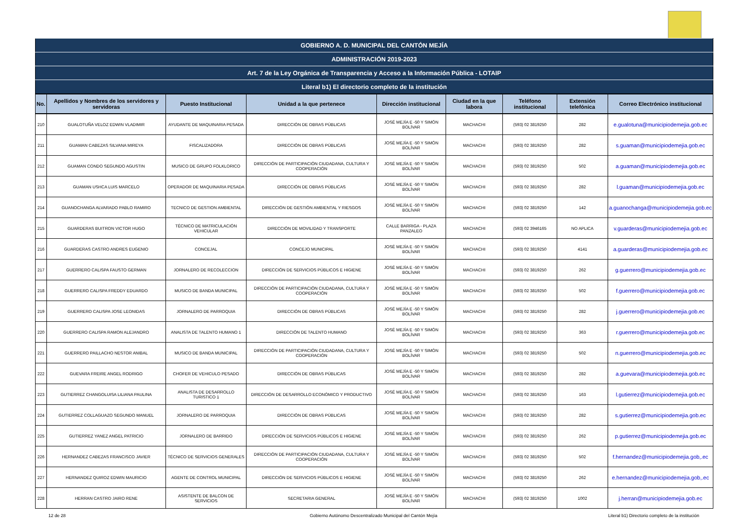| GOBIERNO A. D. MUNICIPAL DEL CANTÓN MEJÍA | | | | | | | | |
| --- | --- | --- | --- | --- | --- | --- | --- | --- |
| ADMINISTRACIÓN 2019-2023 | | | | | | | | |
| Art. 7 de la Ley Orgánica de Transparencia y Acceso a la Información Pública - LOTAIP | | | | | | | | |
| Literal b1) El directorio completo de la institución | | | | | | | | |
| No. | Apellidos y Nombres de los servidores y servidoras | Puesto Institucional | Unidad a la que pertenece | Dirección institucional | Ciudad en la que labora | Teléfono institucional | Extensión telefónica | Correo Electrónico institucional |
| 210 | GUALOTUÑA VELOZ EDWIN VLADIMIR | AYUDANTE DE MAQUINARIA PESADA | DIRECCIÓN DE OBRAS PÚBLICAS | JOSÉ MEJÍA E -50 Y SIMÓN BOLÍVAR | MACHACHI | (593) 02 3819250 | 282 | e.gualotuna@municipiodemejia.gob.ec |
| 211 | GUAMAN CABEZAS SILVANA MIREYA | FISCALIZADORA | DIRECCIÓN DE OBRAS PÚBLICAS | JOSÉ MEJÍA E -50 Y SIMÓN BOLÍVAR | MACHACHI | (593) 02 3819250 | 282 | s.guaman@municipiodemejia.gob.ec |
| 212 | GUAMAN CONDO SEGUNDO AGUSTIN | MUSICO DE GRUPO FOLKLORICO | DIRECCIÓN DE PARTICIPACIÓN CIUDADANA, CULTURA Y COOPERACIÓN | JOSÉ MEJÍA E -50 Y SIMÓN BOLÍVAR | MACHACHI | (593) 02 3819250 | 502 | a.guaman@municipiodemejia.gob.ec |
| 213 | GUAMAN USHCA LUIS MARCELO | OPERADOR DE MAQUINARIA PESADA | DIRECCIÓN DE OBRAS PÚBLICAS | JOSÉ MEJÍA E -50 Y SIMÓN BOLÍVAR | MACHACHI | (593) 02 3819250 | 282 | l.guaman@municipiodemejia.gob.ec |
| 214 | GUANOCHANGA ALVARADO PABLO RAMIRO | TECNICO DE GESTION AMBIENTAL | DIRECCIÓN DE GESTIÓN AMBIENTAL Y RIESGOS | JOSÉ MEJÍA E -50 Y SIMÓN BOLÍVAR | MACHACHI | (593) 02 3819250 | 142 | a.guanochanga@municipiodemejia.gob.ec |
| 215 | GUARDERAS BUITRON VICTOR HUGO | TÉCNICO DE MATRICULACIÓN VEHICULAR | DIRECCIÓN DE MOVILIDAD Y TRANSPORTE | CALLE BARRIGA - PLAZA PANZALEO | MACHACHI | (593) 02 3946165 | NO APLICA | v.guarderas@municipiodemejia.gob.ec |
| 216 | GUARDERAS CASTRO ANDRES EUGENIO | CONCEJAL | CONCEJO MUNICIPAL | JOSÉ MEJÍA E -50 Y SIMÓN BOLÍVAR | MACHACHI | (593) 02 3819250 | 4141 | a.guarderas@municipiodemejia.gob.ec |
| 217 | GUERRERO CALISPA FAUSTO GERMAN | JORNALERO DE RECOLECCION | DIRECCIÓN DE SERVICIOS PÚBLICOS E HIGIENE | JOSÉ MEJÍA E -50 Y SIMÓN BOLÍVAR | MACHACHI | (593) 02 3819250 | 262 | g.guerrero@municipiodemejia.gob.ec |
| 218 | GUERRERO CALISPA FREDDY EDUARDO | MUSICO DE BANDA MUNICIPAL | DIRECCIÓN DE PARTICIPACIÓN CIUDADANA, CULTURA Y COOPERACIÓN | JOSÉ MEJÍA E -50 Y SIMÓN BOLÍVAR | MACHACHI | (593) 02 3819250 | 502 | f.guerrero@municipiodemejia.gob.ec |
| 219 | GUERRERO CALISPA JOSE LEONIDAS | JORNALERO DE PARROQUIA | DIRECCIÓN DE OBRAS PÚBLICAS | JOSÉ MEJÍA E -50 Y SIMÓN BOLÍVAR | MACHACHI | (593) 02 3819250 | 282 | j.guerrero@municipiodemejia.gob.ec |
| 220 | GUERRERO CALISPA RAMON ALEJANDRO | ANALISTA DE TALENTO HUMANO 1 | DIRECCIÓN DE TALENTO HUMANO | JOSÉ MEJÍA E -50 Y SIMÓN BOLÍVAR | MACHACHI | (593) 02 3819250 | 363 | r.guerrero@municipiodemejia.gob.ec |
| 221 | GUERRERO PAILLACHO NESTOR ANIBAL | MUSICO DE BANDA MUNICIPAL | DIRECCIÓN DE PARTICIPACIÓN CIUDADANA, CULTURA Y COOPERACIÓN | JOSÉ MEJÍA E -50 Y SIMÓN BOLÍVAR | MACHACHI | (593) 02 3819250 | 502 | n.guerrero@municipiodemejia.gob.ec |
| 222 | GUEVARA FREIRE ANGEL RODRIGO | CHOFER DE VEHICULO PESADO | DIRECCIÓN DE OBRAS PÚBLICAS | JOSÉ MEJÍA E -50 Y SIMÓN BOLÍVAR | MACHACHI | (593) 02 3819250 | 282 | a.guevara@municipiodemejia.gob.ec |
| 223 | GUTIERREZ CHANGOLUISA LILIANA PAULINA | ANALISTA DE DESARROLLO TURISTICO 1 | DIRECCIÓN DE DESARROLLO ECONÓMICO Y PRODUCTIVO | JOSÉ MEJÍA E -50 Y SIMÓN BOLÍVAR | MACHACHI | (593) 02 3819250 | 163 | l.gutierrez@municipiodemejia.gob.ec |
| 224 | GUTIERREZ COLLAGUAZO SEGUNDO MANUEL | JORNALERO DE PARROQUIA | DIRECCIÓN DE OBRAS PÚBLICAS | JOSÉ MEJÍA E -50 Y SIMÓN BOLÍVAR | MACHACHI | (593) 02 3819250 | 282 | s.gutierrez@municipiodemejia.gob.ec |
| 225 | GUTIERREZ YANEZ ANGEL PATRICIO | JORNALERO DE BARRIDO | DIRECCIÓN DE SERVICIOS PÚBLICOS E HIGIENE | JOSÉ MEJÍA E -50 Y SIMÓN BOLÍVAR | MACHACHI | (593) 02 3819250 | 262 | p.gutierrez@municipiodemejia.gob.ec |
| 226 | HERNANDEZ CABEZAS FRANCISCO JAVIER | TÉCNICO DE SERVICIOS GENERALES | DIRECCIÓN DE PARTICIPACIÓN CIUDADANA, CULTURA Y COOPERACIÓN | JOSÉ MEJÍA E -50 Y SIMÓN BOLÍVAR | MACHACHI | (593) 02 3819250 | 502 | f.hernandez@municipiodemejia.gob,.ec |
| 227 | HERNANDEZ QUIROZ EDWIN MAURICIO | AGENTE DE CONTROL MUNICIPAL | DIRECCIÓN DE SERVICIOS PÚBLICOS E HIGIENE | JOSÉ MEJÍA E -50 Y SIMÓN BOLÍVAR | MACHACHI | (593) 02 3819250 | 262 | e.hernandez@municipiodemejia.gob,.ec |
| 228 | HERRAN CASTRO JAIRO RENE | ASISTENTE DE BALCON DE SERVICIOS | SECRETARIA GENERAL | JOSÉ MEJÍA E -50 Y SIMÓN BOLÍVAR | MACHACHI | (593) 02 3819250 | 1002 | j.herran@municipiodemejia.gob.ec |
12 de 28
Gobierno Autónomo Descentralizado Municipal del Cantón Mejía
Literal b1) Directorio completo de la institución